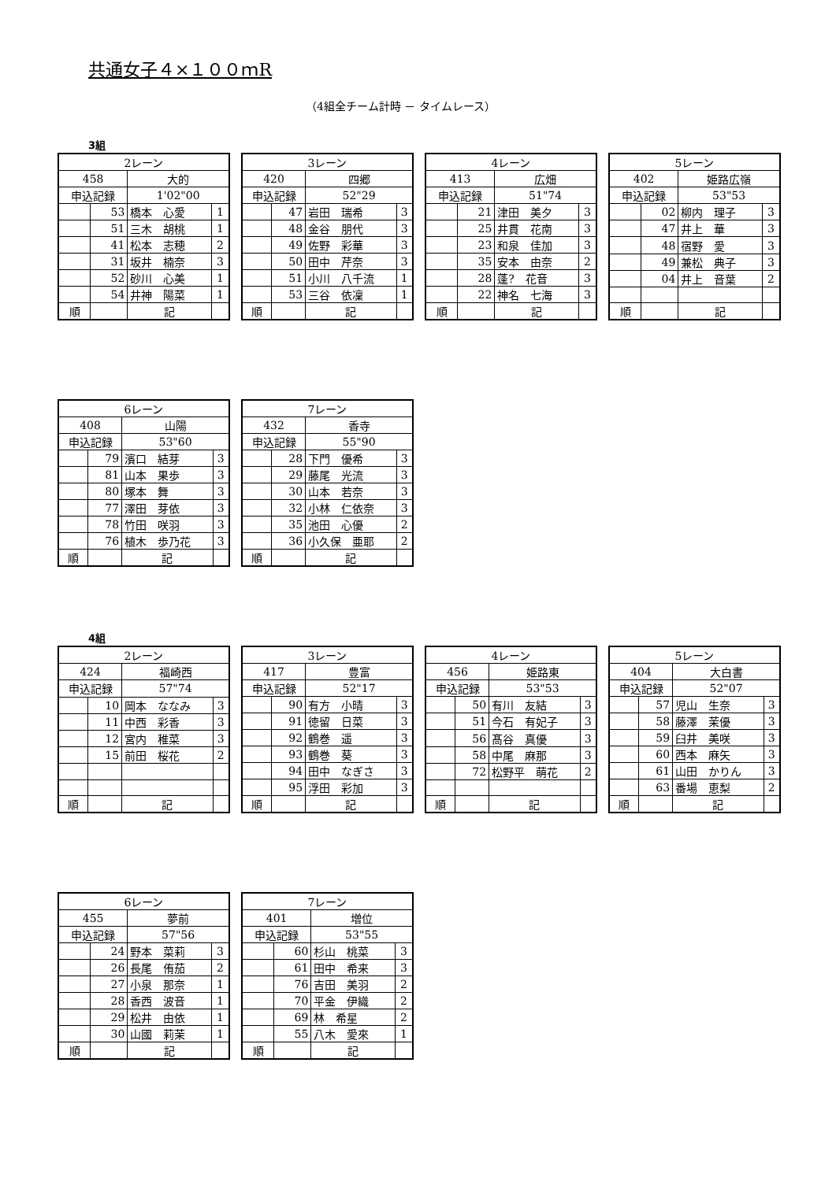共通女子４×１００ｍR
（4組全チーム計時 － タイムレース）
3組
| 2レーン | | | |
| 458 | | 大的 | |
| 申込記録 | | 1'02"00 | |
| | 53 | 橋本 心愛 | 1 |
| | 51 | 三木 胡桃 | 1 |
| | 41 | 松本 志穂 | 2 |
| | 31 | 坂井 楠奈 | 3 |
| | 52 | 砂川 心美 | 1 |
| | 54 | 井神 陽菜 | 1 |
| 順 | | 記 | |
| 3レーン | | | |
| 420 | | 四郷 | |
| 申込記録 | | 52"29 | |
| | 47 | 岩田 瑞希 | 3 |
| | 48 | 金谷 朋代 | 3 |
| | 49 | 佐野 彩華 | 3 |
| | 50 | 田中 芹奈 | 3 |
| | 51 | 小川 八千流 | 1 |
| | 53 | 三谷 依凜 | 1 |
| 順 | | 記 | |
| 4レーン | | | |
| 413 | | 広畑 | |
| 申込記録 | | 51"74 | |
| | 21 | 津田 美夕 | 3 |
| | 25 | 井貫 花南 | 3 |
| | 23 | 和泉 佳加 | 3 |
| | 35 | 安本 由奈 | 2 |
| | 28 | 蓬? 花音 | 3 |
| | 22 | 神名 七海 | 3 |
| 順 | | 記 | |
| 5レーン | | | |
| 402 | | 姫路広嶺 | |
| 申込記録 | | 53"53 | |
| | 02 | 柳内 理子 | 3 |
| | 47 | 井上 華 | 3 |
| | 48 | 宿野 愛 | 3 |
| | 49 | 兼松 典子 | 3 |
| | 04 | 井上 音葉 | 2 |
| 順 | | 記 | |
| 6レーン | | | |
| 408 | | 山陽 | |
| 申込記録 | | 53"60 | |
| | 79 | 濱口 結芽 | 3 |
| | 81 | 山本 果歩 | 3 |
| | 80 | 塚本 舞 | 3 |
| | 77 | 澤田 芽依 | 3 |
| | 78 | 竹田 咲羽 | 3 |
| | 76 | 植木 歩乃花 | 3 |
| 順 | | 記 | |
| 7レーン | | | |
| 432 | | 香寺 | |
| 申込記録 | | 55"90 | |
| | 28 | 下門 優希 | 3 |
| | 29 | 藤尾 光流 | 3 |
| | 30 | 山本 若奈 | 3 |
| | 32 | 小林 仁依奈 | 3 |
| | 35 | 池田 心優 | 2 |
| | 36 | 小久保 亜耶 | 2 |
| 順 | | 記 | |
4組
| 2レーン | | | |
| 424 | | 福崎西 | |
| 申込記録 | | 57"74 | |
| | 10 | 岡本 ななみ | 3 |
| | 11 | 中西 彩香 | 3 |
| | 12 | 宮内 稚菜 | 3 |
| | 15 | 前田 桜花 | 2 |
| 順 | | 記 | |
| 3レーン | | | |
| 417 | | 豊富 | |
| 申込記録 | | 52"17 | |
| | 90 | 有方 小晴 | 3 |
| | 91 | 徳留 日菜 | 3 |
| | 92 | 鶴巻 遥 | 3 |
| | 93 | 鶴巻 葵 | 3 |
| | 94 | 田中 なぎさ | 3 |
| | 95 | 浮田 彩加 | 3 |
| 順 | | 記 | |
| 4レーン | | | |
| 456 | | 姫路東 | |
| 申込記録 | | 53"53 | |
| | 50 | 有川 友結 | 3 |
| | 51 | 今石 有妃子 | 3 |
| | 56 | 髙谷 真優 | 3 |
| | 58 | 中尾 麻那 | 3 |
| | 72 | 松野平 萌花 | 2 |
| 順 | | 記 | |
| 5レーン | | | |
| 404 | | 大白書 | |
| 申込記録 | | 52"07 | |
| | 57 | 児山 生奈 | 3 |
| | 58 | 藤澤 茉優 | 3 |
| | 59 | 臼井 美咲 | 3 |
| | 60 | 西本 麻矢 | 3 |
| | 61 | 山田 かりん | 3 |
| | 63 | 番場 恵梨 | 2 |
| 順 | | 記 | |
| 6レーン | | | |
| 455 | | 夢前 | |
| 申込記録 | | 57"56 | |
| | 24 | 野本 菜莉 | 3 |
| | 26 | 長尾 侑茄 | 2 |
| | 27 | 小泉 那奈 | 1 |
| | 28 | 香西 波音 | 1 |
| | 29 | 松井 由依 | 1 |
| | 30 | 山國 莉茉 | 1 |
| 順 | | 記 | |
| 7レーン | | | |
| 401 | | 増位 | |
| 申込記録 | | 53"55 | |
| | 60 | 杉山 桃菜 | 3 |
| | 61 | 田中 希来 | 3 |
| | 76 | 吉田 美羽 | 2 |
| | 70 | 平金 伊織 | 2 |
| | 69 | 林 希星 | 2 |
| | 55 | 八木 愛來 | 1 |
| 順 | | 記 | |